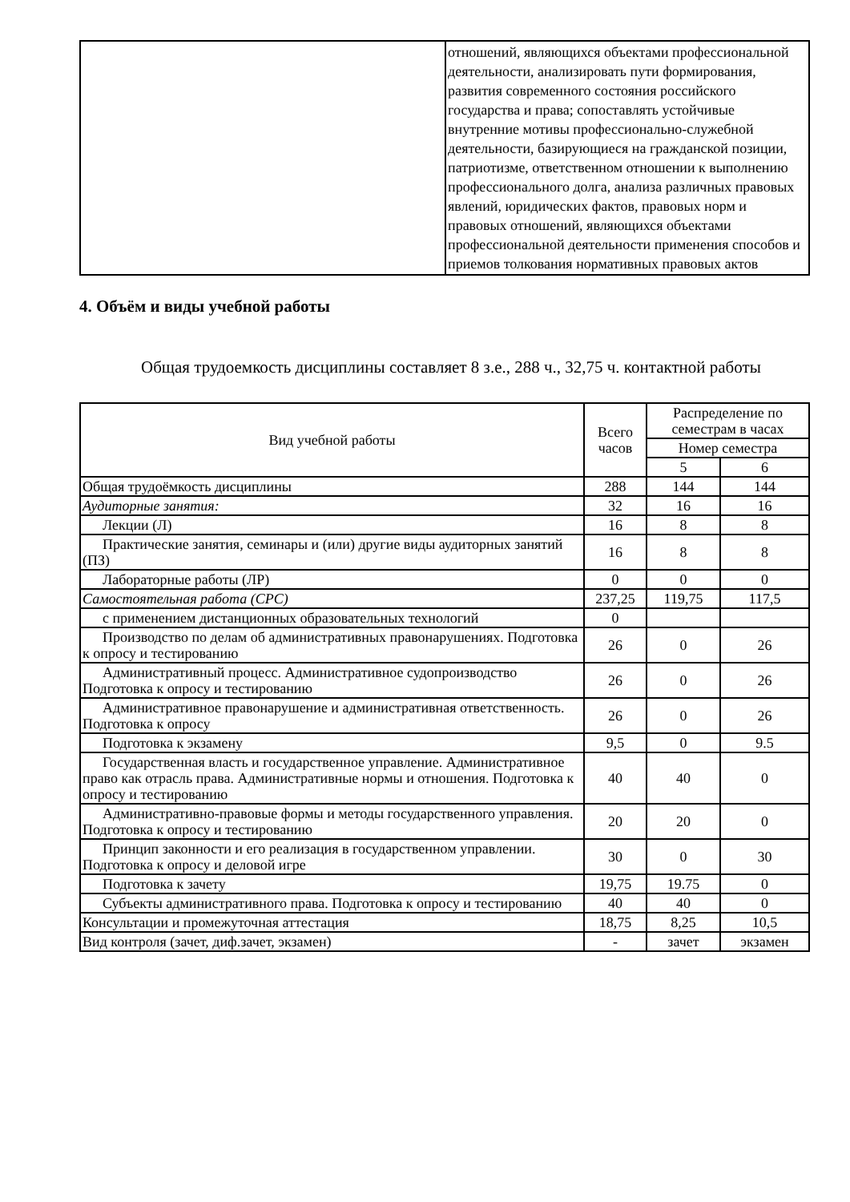| | отношений, являющихся объектами профессиональной деятельности, анализировать пути формирования, развития современного состояния российского государства и права; сопоставлять устойчивые внутренние мотивы профессионально-служебной деятельности, базирующиеся на гражданской позиции, патриотизме, ответственном отношении к выполнению профессионального долга, анализа различных правовых явлений, юридических фактов, правовых норм и правовых отношений, являющихся объектами профессиональной деятельности применения способов и приемов толкования нормативных правовых актов |
4. Объём и виды учебной работы
Общая трудоемкость дисциплины составляет 8 з.е., 288 ч., 32,75 ч. контактной работы
| Вид учебной работы | Всего часов | Распределение по семестрам в часах | |
| --- | --- | --- | --- |
| | | Номер семестра | |
| | | 5 | 6 |
| Общая трудоёмкость дисциплины | 288 | 144 | 144 |
| Аудиторные занятия: | 32 | 16 | 16 |
| Лекции (Л) | 16 | 8 | 8 |
| Практические занятия, семинары и (или) другие виды аудиторных занятий (ПЗ) | 16 | 8 | 8 |
| Лабораторные работы (ЛР) | 0 | 0 | 0 |
| Самостоятельная работа (СРС) | 237,25 | 119,75 | 117,5 |
| с применением дистанционных образовательных технологий | 0 | | |
| Производство по делам об административных правонарушениях. Подготовка к опросу и тестированию | 26 | 0 | 26 |
| Административный процесс. Административное судопроизводство Подготовка к опросу и тестированию | 26 | 0 | 26 |
| Административное правонарушение и административная ответственность. Подготовка к опросу | 26 | 0 | 26 |
| Подготовка к экзамену | 9,5 | 0 | 9.5 |
| Государственная власть и государственное управление. Административное право как отрасль права. Административные нормы и отношения. Подготовка к опросу и тестированию | 40 | 40 | 0 |
| Административно-правовые формы и методы государственного управления. Подготовка к опросу и тестированию | 20 | 20 | 0 |
| Принцип законности и его реализация в государственном управлении. Подготовка к опросу и деловой игре | 30 | 0 | 30 |
| Подготовка к зачету | 19,75 | 19.75 | 0 |
| Субъекты административного права. Подготовка к опросу и тестированию | 40 | 40 | 0 |
| Консультации и промежуточная аттестация | 18,75 | 8,25 | 10,5 |
| Вид контроля (зачет, диф.зачет, экзамен) | - | зачет | экзамен |